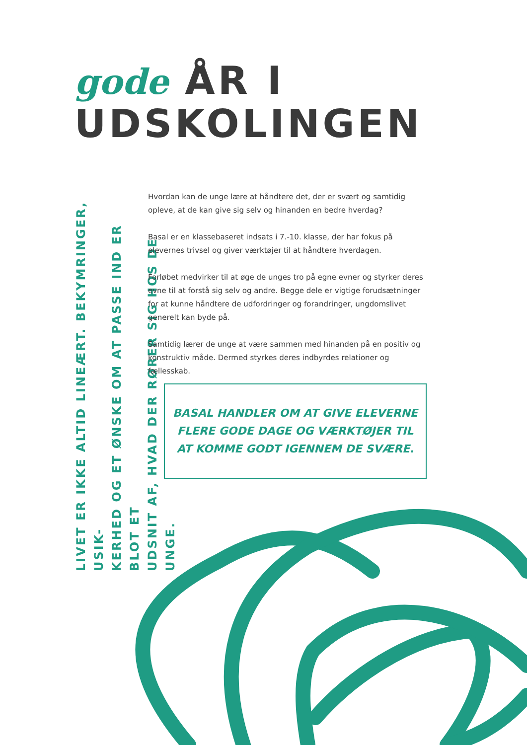gode ÅR I
UDSKOLINGEN
LIVET ER IKKE ALTID LINEÆRT. BEKYMRINGER, USIK-
KERHED OG ET ØNSKE OM AT PASSE IND ER BLOT ET
UDSNIT AF, HVAD DER RØRER SIG HOS DE UNGE.
Hvordan kan de unge lære at håndtere det, der er svært og samtidig opleve, at de kan give sig selv og hinanden en bedre hverdag?
Basal er en klassebaseret indsats i 7.-10. klasse, der har fokus på elevernes trivsel og giver værktøjer til at håndtere hverdagen.
Forløbet medvirker til at øge de unges tro på egne evner og styrker deres evne til at forstå sig selv og andre. Begge dele er vigtige forudsætninger for at kunne håndtere de udfordringer og forandringer, ungdomslivet generelt kan byde på.
Samtidig lærer de unge at være sammen med hinanden på en positiv og konstruktiv måde. Dermed styrkes deres indbyrdes relationer og fællesskab.
BASAL HANDLER OM AT GIVE ELEVERNE
FLERE GODE DAGE OG VÆRKTØJER TIL
AT KOMME GODT IGENNEM DE SVÆRE.